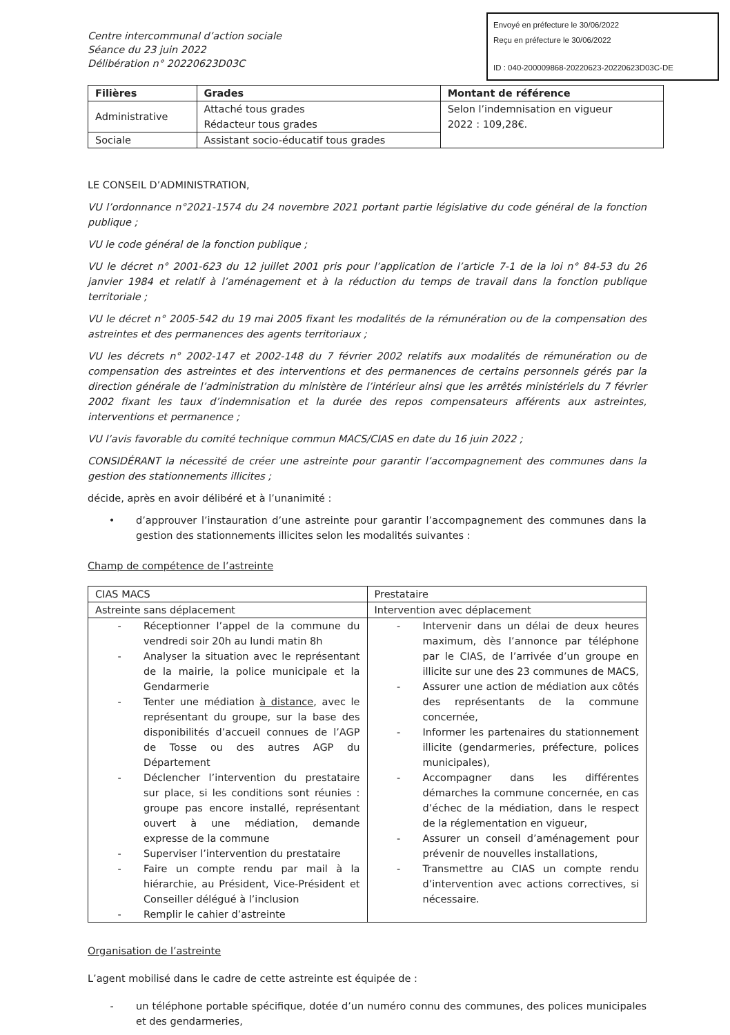Envoyé en préfecture le 30/06/2022
Reçu en préfecture le 30/06/2022
ID : 040-200009868-20220623-20220623D03C-DE
Centre intercommunal d’action sociale
Séance du 23 juin 2022
Délibération n° 20220623D03C
| Filières | Grades | Montant de référence |
| --- | --- | --- |
| Administrative | Attaché tous grades Rédacteur tous grades | Selon l’indemnisation en vigueur 2022 : 109,28€. |
| Sociale | Assistant socio-éducatif tous grades | |
LE CONSEIL D’ADMINISTRATION,
VU l’ordonnance n°2021-1574 du 24 novembre 2021 portant partie législative du code général de la fonction publique ;
VU le code général de la fonction publique ;
VU le décret n° 2001-623 du 12 juillet 2001 pris pour l’application de l’article 7-1 de la loi n° 84-53 du 26 janvier 1984 et relatif à l’aménagement et à la réduction du temps de travail dans la fonction publique territoriale ;
VU le décret n° 2005-542 du 19 mai 2005 fixant les modalités de la rémunération ou de la compensation des astreintes et des permanences des agents territoriaux ;
VU les décrets n° 2002-147 et 2002-148 du 7 février 2002 relatifs aux modalités de rémunération ou de compensation des astreintes et des interventions et des permanences de certains personnels gérés par la direction générale de l’administration du ministère de l’intérieur ainsi que les arrêtés ministériels du 7 février 2002 fixant les taux d’indemnisation et la durée des repos compensateurs afférents aux astreintes, interventions et permanence ;
VU l’avis favorable du comité technique commun MACS/CIAS en date du 16 juin 2022 ;
CONSIDÉRANT la nécessité de créer une astreinte pour garantir l’accompagnement des communes dans la gestion des stationnements illicites ;
décide, après en avoir délibéré et à l’unanimité :
• d’approuver l’instauration d’une astreinte pour garantir l’accompagnement des communes dans la gestion des stationnements illicites selon les modalités suivantes :
Champ de compétence de l’astreinte
| CIAS MACS | Prestataire |
| Astreinte sans déplacement | Intervention avec déplacement |
| - Réceptionner l’appel de la commune du vendredi soir 20h au lundi matin 8h - Analyser la situation avec le représentant de la mairie, la police municipale et la Gendarmerie - Tenter une médiation à distance , avec le représentant du groupe, sur la base des disponibilités d’accueil connues de l’AGP de Tosse ou des autres AGP du Département - Déclencher l’intervention du prestataire sur place, si les conditions sont réunies : groupe pas encore installé, représentant ouvert à une médiation, demande expresse de la commune - Superviser l’intervention du prestataire - Faire un compte rendu par mail à la hiérarchie, au Président, Vice-Président et Conseiller délégué à l’inclusion - Remplir le cahier d’astreinte | - Intervenir dans un délai de deux heures maximum, dès l’annonce par téléphone par le CIAS, de l’arrivée d’un groupe en illicite sur une des 23 communes de MACS, - Assurer une action de médiation aux côtés des représentants de la commune concernée, - Informer les partenaires du stationnement illicite (gendarmeries, préfecture, polices municipales), - Accompagner dans les différentes démarches la commune concernée, en cas d’échec de la médiation, dans le respect de la réglementation en vigueur, - Assurer un conseil d’aménagement pour prévenir de nouvelles installations, - Transmettre au CIAS un compte rendu d’intervention avec actions correctives, si nécessaire. |
Organisation de l’astreinte
L’agent mobilisé dans le cadre de cette astreinte est équipée de :
- un téléphone portable spécifique, dotée d’un numéro connu des communes, des polices municipales et des gendarmeries,